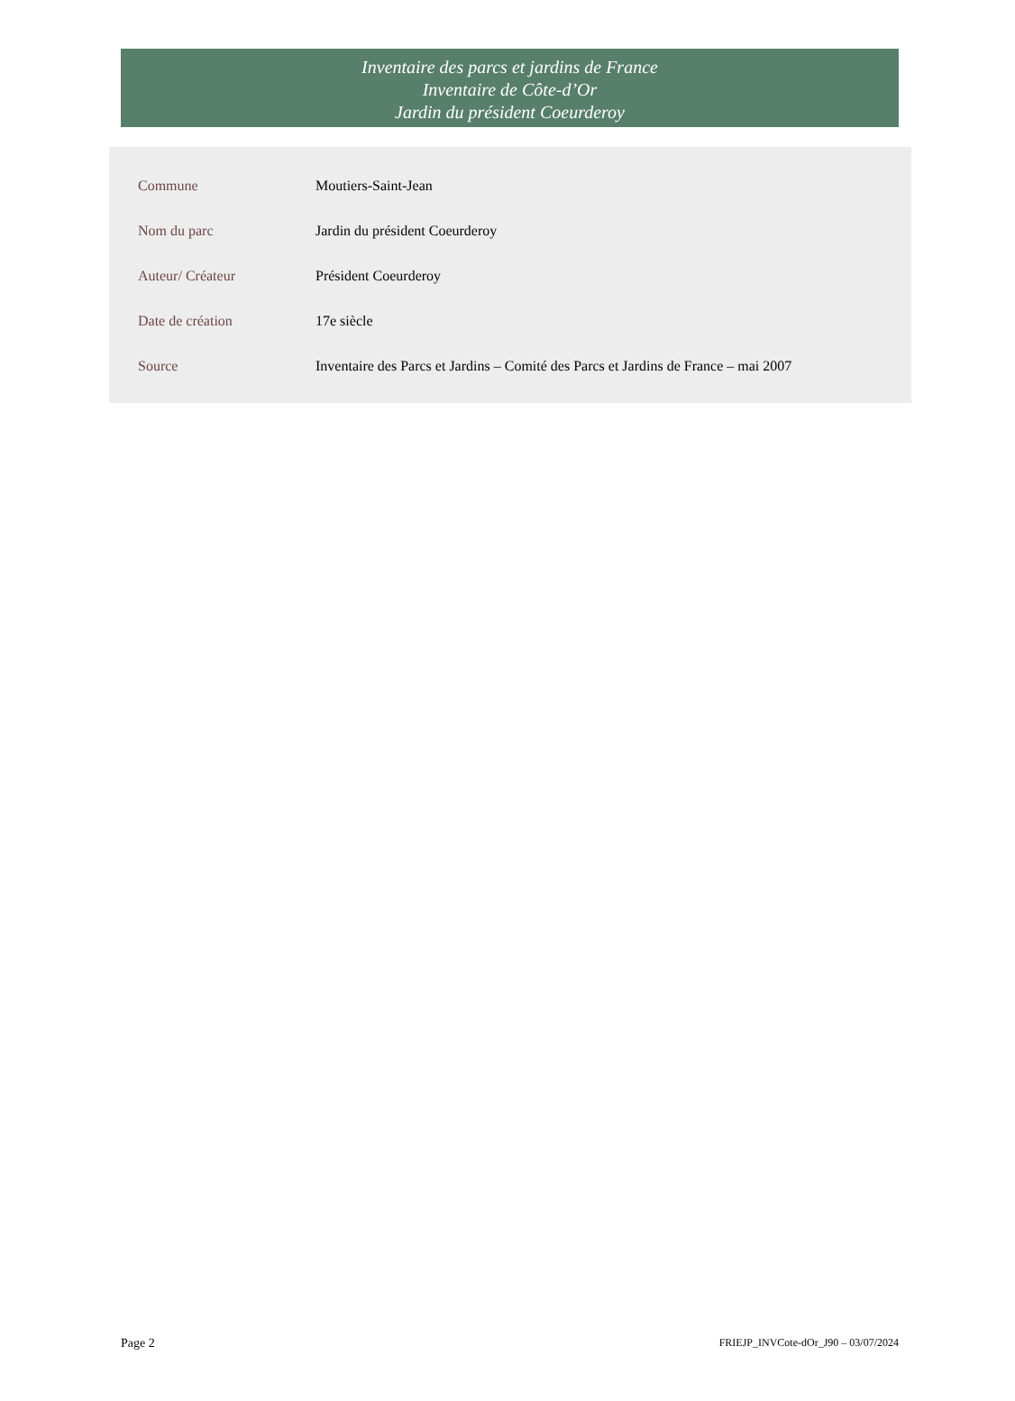Inventaire des parcs et jardins de France
Inventaire de Côte-d’Or
Jardin du président Coeurderoy
| Commune | Moutiers-Saint-Jean |
| Nom du parc | Jardin du président Coeurderoy |
| Auteur/ Créateur | Président Coeurderoy |
| Date de création | 17e siècle |
| Source | Inventaire des Parcs et Jardins – Comité des Parcs et Jardins de France – mai 2007 |
Page 2 FRIEJP_INVCote-dOr_J90 – 03/07/2024